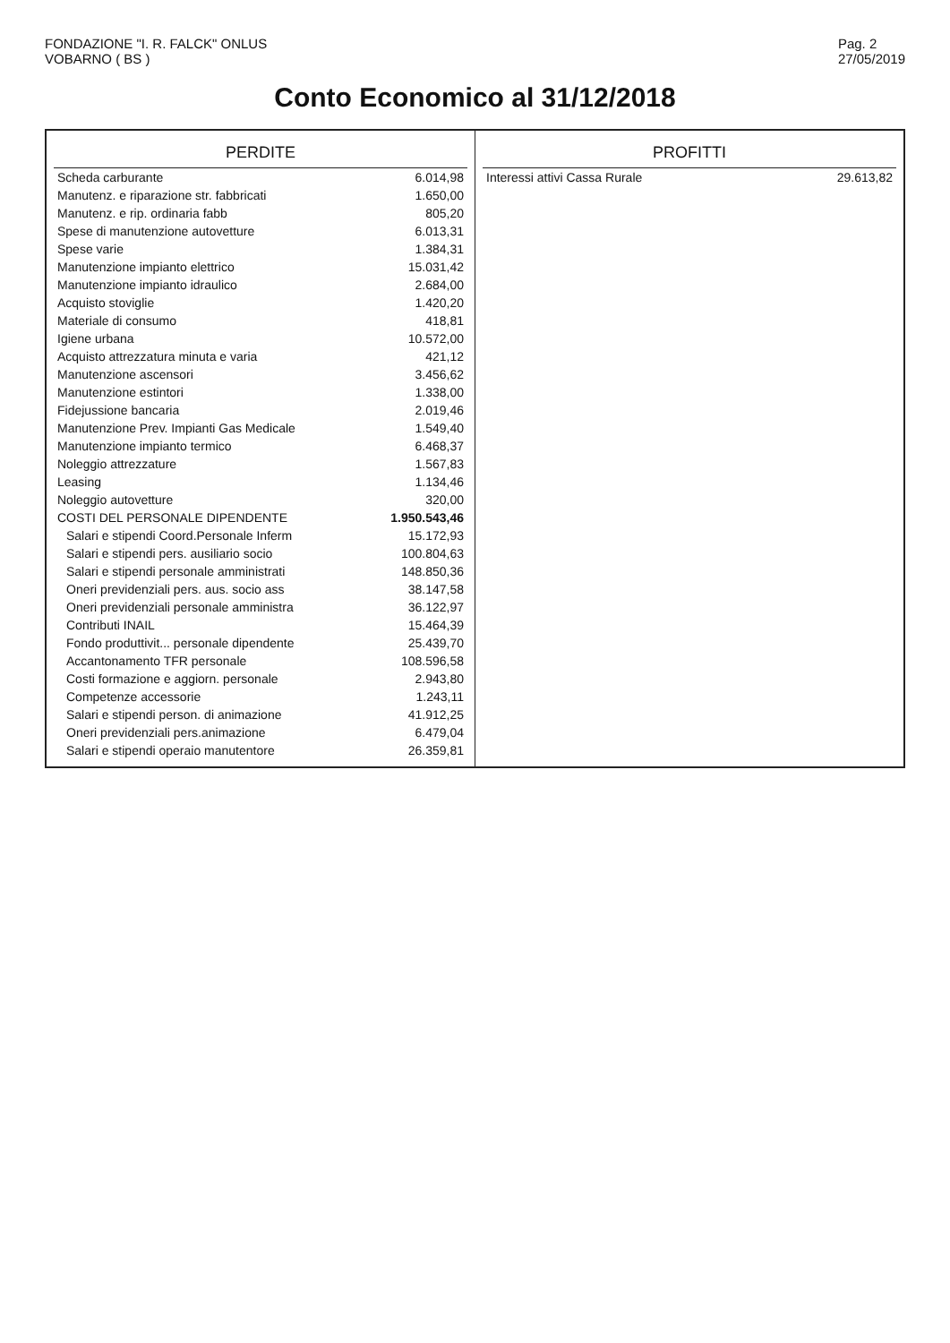FONDAZIONE "I. R. FALCK" ONLUS
VOBARNO ( BS )
Pag. 2
27/05/2019
Conto Economico al 31/12/2018
| PERDITE | |
| --- | --- |
| Scheda carburante | 6.014,98 |
| Manutenz. e riparazione str. fabbricati | 1.650,00 |
| Manutenz. e rip. ordinaria fabb | 805,20 |
| Spese di manutenzione autovetture | 6.013,31 |
| Spese varie | 1.384,31 |
| Manutenzione impianto elettrico | 15.031,42 |
| Manutenzione impianto idraulico | 2.684,00 |
| Acquisto stoviglie | 1.420,20 |
| Materiale di consumo | 418,81 |
| Igiene urbana | 10.572,00 |
| Acquisto attrezzatura minuta e varia | 421,12 |
| Manutenzione ascensori | 3.456,62 |
| Manutenzione estintori | 1.338,00 |
| Fidejussione bancaria | 2.019,46 |
| Manutenzione Prev. Impianti Gas Medicale | 1.549,40 |
| Manutenzione impianto termico | 6.468,37 |
| Noleggio attrezzature | 1.567,83 |
| Leasing | 1.134,46 |
| Noleggio autovetture | 320,00 |
| COSTI DEL PERSONALE DIPENDENTE | 1.950.543,46 |
| Salari e stipendi Coord.Personale Inferm | 15.172,93 |
| Salari e stipendi pers. ausiliario socio | 100.804,63 |
| Salari e stipendi personale amministrati | 148.850,36 |
| Oneri previdenziali pers. aus. socio ass | 38.147,58 |
| Oneri previdenziali personale amministra | 36.122,97 |
| Contributi INAIL | 15.464,39 |
| Fondo produttivit... personale dipendente | 25.439,70 |
| Accantonamento TFR personale | 108.596,58 |
| Costi formazione e aggiorn. personale | 2.943,80 |
| Competenze accessorie | 1.243,11 |
| Salari e stipendi person. di animazione | 41.912,25 |
| Oneri previdenziali pers.animazione | 6.479,04 |
| Salari e stipendi operaio manutentore | 26.359,81 |
| PROFITTI | |
| --- | --- |
| Interessi attivi Cassa Rurale | 29.613,82 |